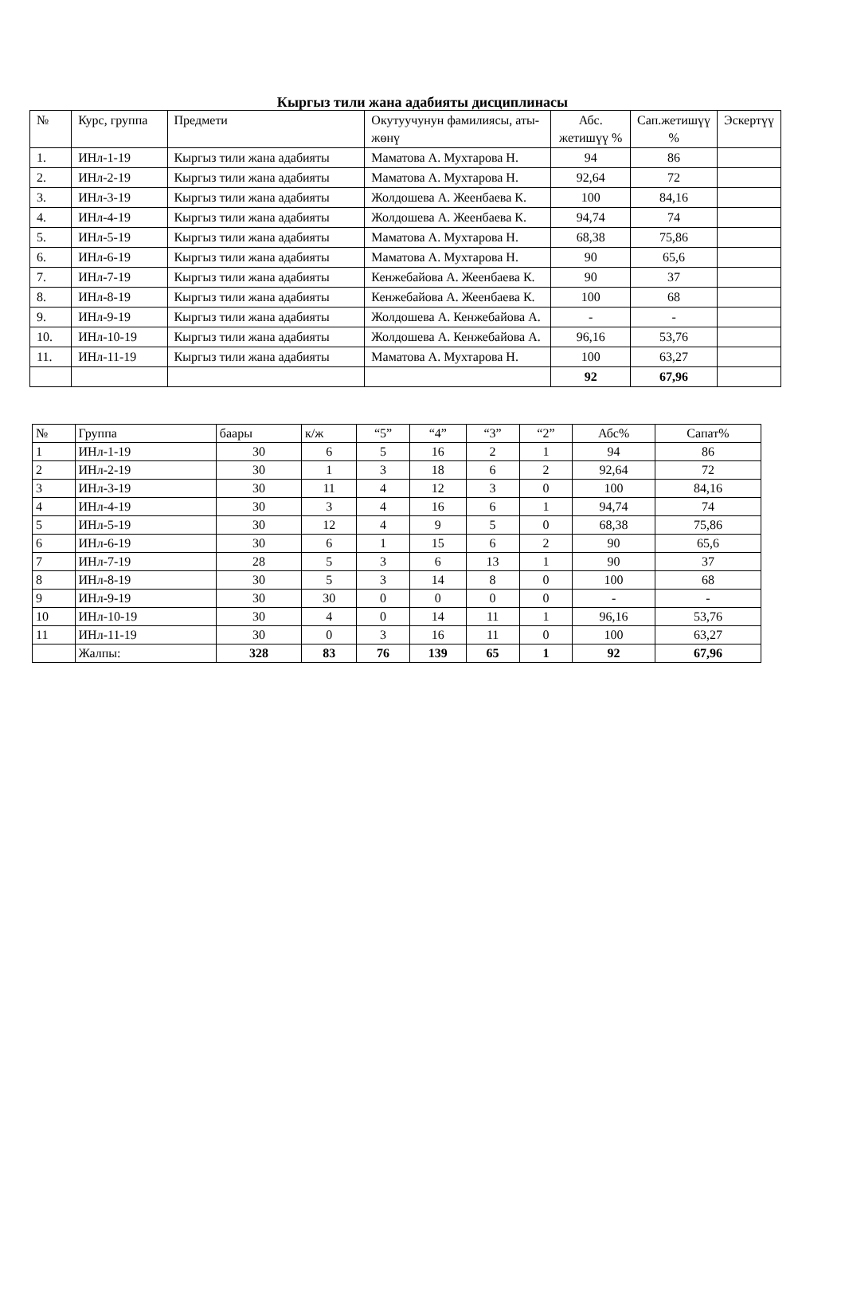Кыргыз тили жана адабияты дисциплинасы
| № | Курс, группа | Предмети | Окутуучунун фамилиясы, аты-жөнү | Абс. жетишүү % | Сап.жетишүү % | Эскертүү |
| --- | --- | --- | --- | --- | --- | --- |
| 1. | ИНл-1-19 | Кыргыз тили жана адабияты | Маматова А. Мухтарова Н. | 94 | 86 | |
| 2. | ИНл-2-19 | Кыргыз тили жана адабияты | Маматова А. Мухтарова Н. | 92,64 | 72 | |
| 3. | ИНл-3-19 | Кыргыз тили жана адабияты | Жолдошева А. Жеенбаева К. | 100 | 84,16 | |
| 4. | ИНл-4-19 | Кыргыз тили жана адабияты | Жолдошева А. Жеенбаева К. | 94,74 | 74 | |
| 5. | ИНл-5-19 | Кыргыз тили жана адабияты | Маматова А. Мухтарова Н. | 68,38 | 75,86 | |
| 6. | ИНл-6-19 | Кыргыз тили жана адабияты | Маматова А. Мухтарова Н. | 90 | 65,6 | |
| 7. | ИНл-7-19 | Кыргыз тили жана адабияты | Кенжебайова А. Жеенбаева К. | 90 | 37 | |
| 8. | ИНл-8-19 | Кыргыз тили жана адабияты | Кенжебайова А. Жеенбаева К. | 100 | 68 | |
| 9. | ИНл-9-19 | Кыргыз тили жана адабияты | Жолдошева А. Кенжебайова А. | - | - | |
| 10. | ИНл-10-19 | Кыргыз тили жана адабияты | Жолдошева А. Кенжебайова А. | 96,16 | 53,76 | |
| 11. | ИНл-11-19 | Кыргыз тили жана адабияты | Маматова А. Мухтарова Н. | 100 | 63,27 | |
| | | | | 92 | 67,96 | |
| № | Группа | баары | к/ж | “5” | “4” | “3” | “2” | Абс% | Сапат% |
| --- | --- | --- | --- | --- | --- | --- | --- | --- | --- |
| 1 | ИНл-1-19 | 30 | 6 | 5 | 16 | 2 | 1 | 94 | 86 |
| 2 | ИНл-2-19 | 30 | 1 | 3 | 18 | 6 | 2 | 92,64 | 72 |
| 3 | ИНл-3-19 | 30 | 11 | 4 | 12 | 3 | 0 | 100 | 84,16 |
| 4 | ИНл-4-19 | 30 | 3 | 4 | 16 | 6 | 1 | 94,74 | 74 |
| 5 | ИНл-5-19 | 30 | 12 | 4 | 9 | 5 | 0 | 68,38 | 75,86 |
| 6 | ИНл-6-19 | 30 | 6 | 1 | 15 | 6 | 2 | 90 | 65,6 |
| 7 | ИНл-7-19 | 28 | 5 | 3 | 6 | 13 | 1 | 90 | 37 |
| 8 | ИНл-8-19 | 30 | 5 | 3 | 14 | 8 | 0 | 100 | 68 |
| 9 | ИНл-9-19 | 30 | 30 | 0 | 0 | 0 | 0 | - | - |
| 10 | ИНл-10-19 | 30 | 4 | 0 | 14 | 11 | 1 | 96,16 | 53,76 |
| 11 | ИНл-11-19 | 30 | 0 | 3 | 16 | 11 | 0 | 100 | 63,27 |
| | Жалпы: | 328 | 83 | 76 | 139 | 65 | 1 | 92 | 67,96 |